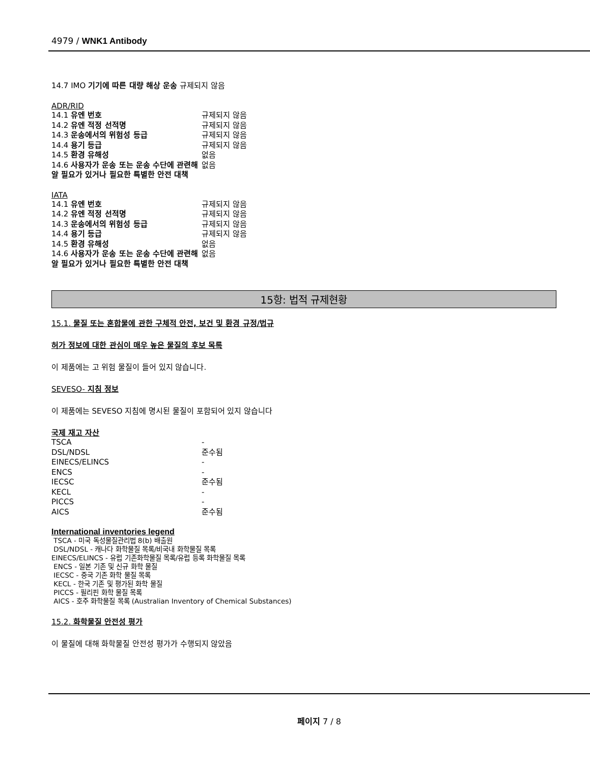4979 / WNK1 Antibody
14.7 IMO 기기에 따른 대량 해상 운송 규제되지 않음
ADR/RID
| 14.1 유엔 번호 | 규제되지 않음 |
| 14.2 유엔 적정 선적명 | 규제되지 않음 |
| 14.3 운송에서의 위험성 등급 | 규제되지 않음 |
| 14.4 용기 등급 | 규제되지 않음 |
| 14.5 환경 유해성 | 없음 |
| 14.6 사용자가 운송 또는 운송 수단에 관련해 알 필요가 있거나 필요한 특별한 안전 대책 | 없음 |
IATA
| 14.1 유엔 번호 | 규제되지 않음 |
| 14.2 유엔 적정 선적명 | 규제되지 않음 |
| 14.3 운송에서의 위험성 등급 | 규제되지 않음 |
| 14.4 용기 등급 | 규제되지 않음 |
| 14.5 환경 유해성 | 없음 |
| 14.6 사용자가 운송 또는 운송 수단에 관련해 알 필요가 있거나 필요한 특별한 안전 대책 | 없음 |
15항: 법적 규제현황
15.1. 물질 또는 혼합물에 관한 구체적 안전, 보건 및 환경 규정/법규
허가 정보에 대한 관심이 매우 높은 물질의 후보 목록
이 제품에는 고 위험 물질이 들어 있지 않습니다.
SEVESO- 지침 정보
이 제품에는 SEVESO 지침에 명시된 물질이 포함되어 있지 않습니다
국제 재고 자산
| TSCA | - |
| DSL/NDSL | 준수됨 |
| EINECS/ELINCS | - |
| ENCS | - |
| IECSC | 준수됨 |
| KECL | - |
| PICCS | - |
| AICS | 준수됨 |
International inventories legend
TSCA - 미국 독성물질관리법 8(b) 배출원
DSL/NDSL - 캐나다 화학물질 목록/비국내 화학물질 목록
EINECS/ELINCS - 유럽 기존화학물질 목록/유럽 등록 화학물질 목록
ENCS - 일본 기존 및 신규 화학 물질
IECSC - 중국 기존 화학 물질 목록
KECL - 한국 기존 및 평가된 화학 물질
PICCS - 필리핀 화학 물질 목록
AICS - 호주 화학물질 목록 (Australian Inventory of Chemical Substances)
15.2. 화학물질 안전성 평가
이 물질에 대해 화학물질 안전성 평가가 수행되지 않았음
페이지 7 / 8